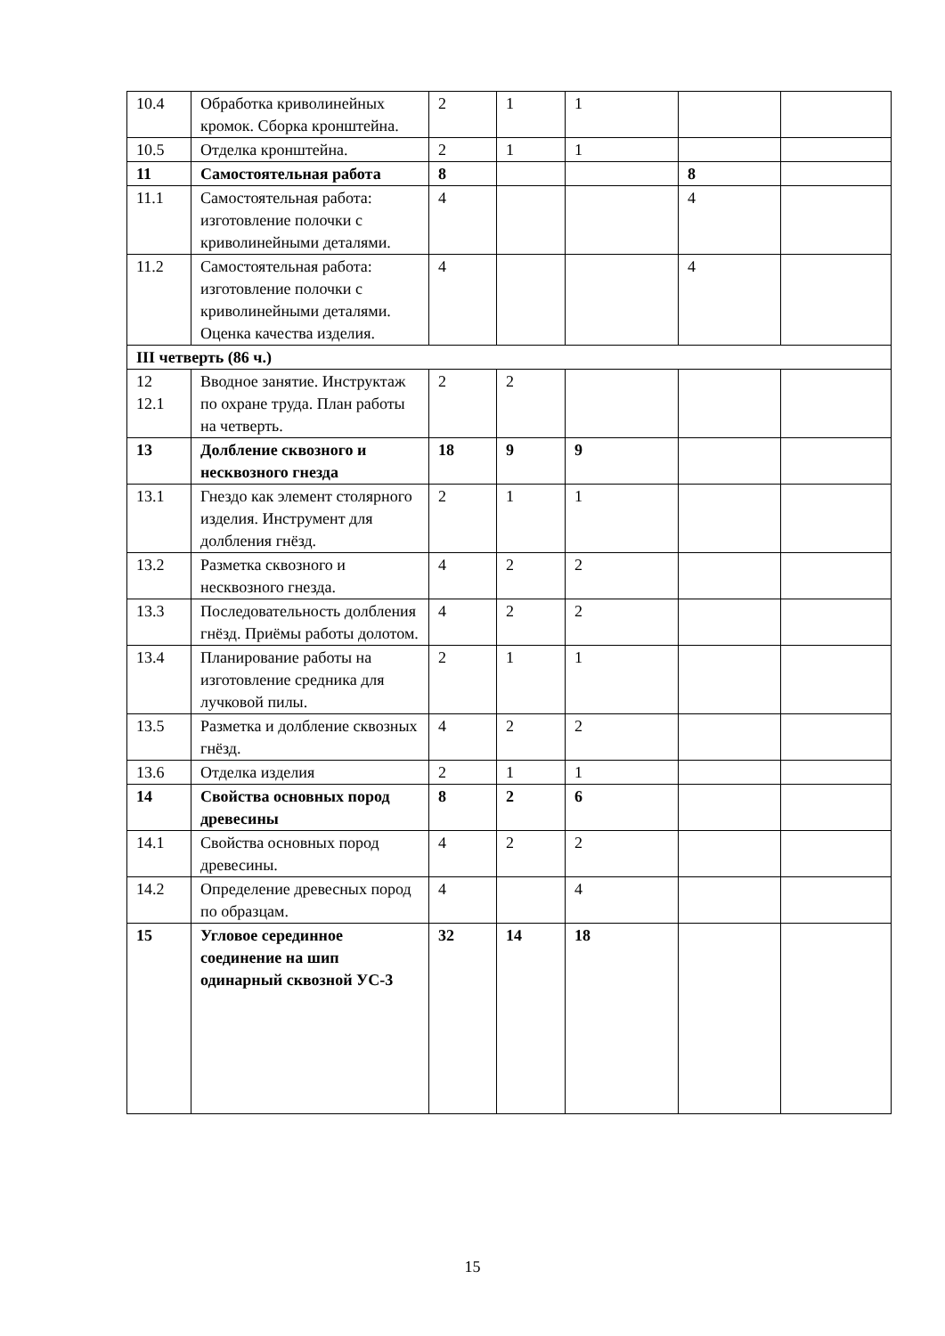| 10.4 | Обработка криволинейных кромок. Сборка кронштейна. | 2 | 1 | 1 | | |
| 10.5 | Отделка кронштейна. | 2 | 1 | 1 | | |
| 11 | Самостоятельная работа | 8 | | | 8 | |
| 11.1 | Самостоятельная работа: изготовление полочки с криволинейными деталями. | 4 | | | 4 | |
| 11.2 | Самостоятельная работа: изготовление полочки с криволинейными деталями. Оценка качества изделия. | 4 | | | 4 | |
| III четверть (86 ч.) | | | | | | |
| 12 12.1 | Вводное занятие. Инструктаж по охране труда. План работы на четверть. | 2 | 2 | | | |
| 13 | Долбление сквозного и несквозного гнезда | 18 | 9 | 9 | | |
| 13.1 | Гнездо как элемент столярного изделия. Инструмент для долбления гнёзд. | 2 | 1 | 1 | | |
| 13.2 | Разметка сквозного и несквозного гнезда. | 4 | 2 | 2 | | |
| 13.3 | Последовательность долбления гнёзд. Приёмы работы долотом. | 4 | 2 | 2 | | |
| 13.4 | Планирование работы на изготовление средника для лучковой пилы. | 2 | 1 | 1 | | |
| 13.5 | Разметка и долбление сквозных гнёзд. | 4 | 2 | 2 | | |
| 13.6 | Отделка изделия | 2 | 1 | 1 | | |
| 14 | Свойства основных пород древесины | 8 | 2 | 6 | | |
| 14.1 | Свойства основных пород древесины. | 4 | 2 | 2 | | |
| 14.2 | Определение древесных пород по образцам. | 4 | | 4 | | |
| 15 | Угловое серединное соединение на шип одинарный сквозной УС-3 | 32 | 14 | 18 | | |
15